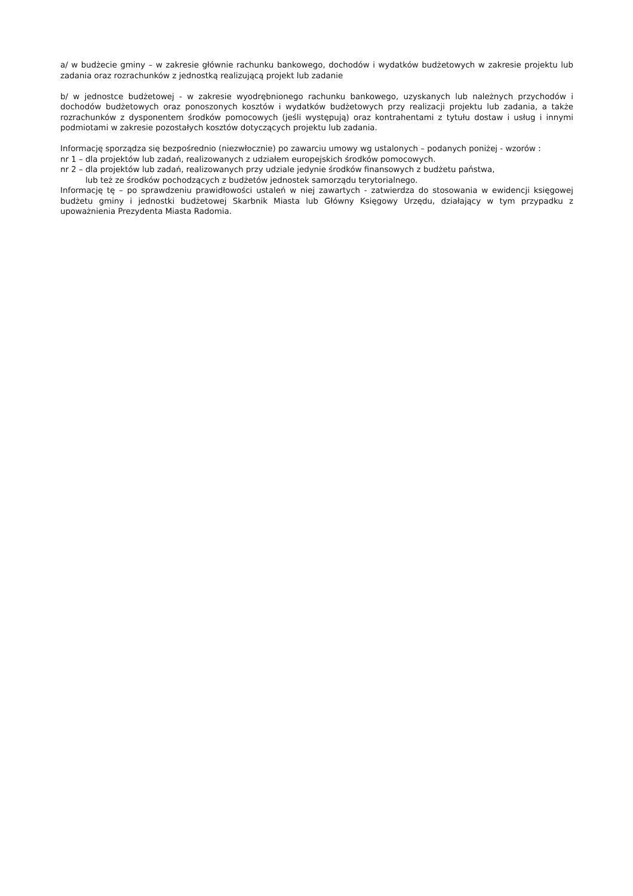a/ w budżecie gminy – w zakresie głównie rachunku bankowego, dochodów i wydatków budżetowych w zakresie projektu lub zadania oraz rozrachunków z jednostką realizującą projekt lub zadanie
b/ w jednostce budżetowej - w zakresie wyodrębnionego rachunku bankowego, uzyskanych lub należnych przychodów i dochodów budżetowych oraz ponoszonych kosztów i wydatków budżetowych przy realizacji projektu lub zadania, a także rozrachunków z dysponentem środków pomocowych (jeśli występują) oraz kontrahentami z tytułu dostaw i usług i innymi podmiotami w zakresie pozostałych kosztów dotyczących projektu lub zadania.
Informację sporządza się bezpośrednio (niezwłocznie) po zawarciu umowy wg ustalonych – podanych poniżej - wzorów :
nr 1 – dla projektów lub zadań, realizowanych z udziałem europejskich środków pomocowych.
nr 2 – dla projektów lub zadań, realizowanych przy udziale jedynie środków finansowych z budżetu państwa,
lub też ze środków pochodzących z budżetów jednostek samorządu terytorialnego.
Informację tę – po sprawdzeniu prawidłowości ustaleń w niej zawartych - zatwierdza do stosowania w ewidencji księgowej budżetu gminy i jednostki budżetowej Skarbnik Miasta lub Główny Księgowy Urzędu, działający w tym przypadku z upoważnienia Prezydenta Miasta Radomia.